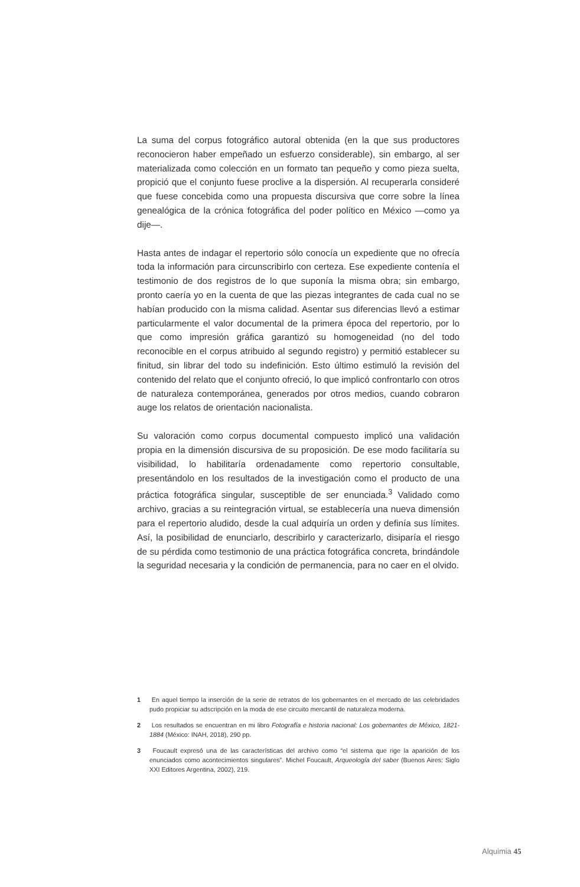La suma del corpus fotográfico autoral obtenida (en la que sus productores reconocieron haber empeñado un esfuerzo considerable), sin embargo, al ser materializada como colección en un formato tan pequeño y como pieza suelta, propició que el conjunto fuese proclive a la dispersión. Al recuperarla consideré que fuese concebida como una propuesta discursiva que corre sobre la línea genealógica de la crónica fotográfica del poder político en México —como ya dije—.
Hasta antes de indagar el repertorio sólo conocía un expediente que no ofrecía toda la información para circunscribirlo con certeza. Ese expediente contenía el testimonio de dos registros de lo que suponía la misma obra; sin embargo, pronto caería yo en la cuenta de que las piezas integrantes de cada cual no se habían producido con la misma calidad. Asentar sus diferencias llevó a estimar particularmente el valor documental de la primera época del repertorio, por lo que como impresión gráfica garantizó su homogeneidad (no del todo reconocible en el corpus atribuido al segundo registro) y permitió establecer su finitud, sin librar del todo su indefinición. Esto último estimuló la revisión del contenido del relato que el conjunto ofreció, lo que implicó confrontarlo con otros de naturaleza contemporánea, generados por otros medios, cuando cobraron auge los relatos de orientación nacionalista.
Su valoración como corpus documental compuesto implicó una validación propia en la dimensión discursiva de su proposición. De ese modo facilitaría su visibilidad, lo habilitaría ordenadamente como repertorio consultable, presentándolo en los resultados de la investigación como el producto de una práctica fotográfica singular, susceptible de ser enunciada.<sup>3</sup> Validado como archivo, gracias a su reintegración virtual, se establecería una nueva dimensión para el repertorio aludido, desde la cual adquiría un orden y definía sus límites. Así, la posibilidad de enunciarlo, describirlo y caracterizarlo, disiparía el riesgo de su pérdida como testimonio de una práctica fotográfica concreta, brindándole la seguridad necesaria y la condición de permanencia, para no caer en el olvido.
1 En aquel tiempo la inserción de la serie de retratos de los gobernantes en el mercado de las celebridades pudo propiciar su adscripción en la moda de ese circuito mercantil de naturaleza moderna.
2 Los resultados se encuentran en mi libro Fotografía e historia nacional: Los gobernantes de México, 1821-1884 (México: INAH, 2018), 290 pp.
3 Foucault expresó una de las características del archivo como “el sistema que rige la aparición de los enunciados como acontecimientos singulares”. Michel Foucault, Arqueología del saber (Buenos Aires: Siglo XXI Editores Argentina, 2002), 219.
Alquimia 45